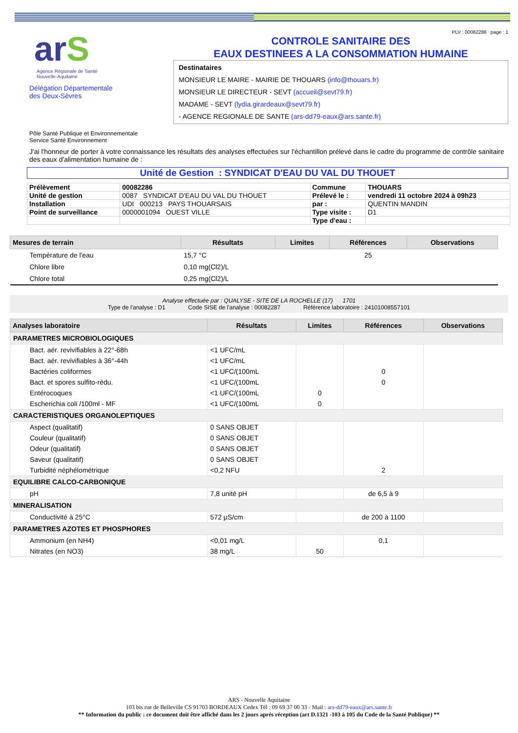arS
Agence Régionale de Santé
Nouvelle-Aquitaine
Délégation Départementale
des Deux-Sèvres
PLV : 00082286 page : 1
CONTROLE SANITAIRE DES
EAUX DESTINEES A LA CONSOMMATION HUMAINE
Destinataires
MONSIEUR LE MAIRE - MAIRIE DE THOUARS (info@thouars.fr)
MONSIEUR LE DIRECTEUR - SEVT (accueil@sevt79.fr)
MADAME - SEVT (lydia.girardeaux@sevt79.fr)
- AGENCE REGIONALE DE SANTE (ars-dd79-eaux@ars.sante.fr)
Pôle Santé Publique et Environnementale
Service Santé Environnement
J'ai l'honneur de porter à votre connaissance les résultats des analyses effectuées sur l'échantillon prélevé dans le cadre du programme de contrôle sanitaire des eaux d'alimentation humaine de :
Unité de Gestion : SYNDICAT D'EAU DU VAL DU THOUET
| Prélèvement | 00082286 | Commune | THOUARS |
| Unité de gestion | 0087 SYNDICAT D'EAU DU VAL DU THOUET | Prélevé le : | vendredi 11 octobre 2024 à 09h23 |
| Installation | UDI 000213 PAYS THOUARSAIS | par : | QUENTIN MANDIN |
| Point de surveillance | 0000001094 OUEST VILLE | Type visite : | D1 |
| | | Type d'eau : | |
| Mesures de terrain | Résultats | Limites | Références | Observations |
| --- | --- | --- | --- | --- |
| Température de l'eau | 15,7 °C | | 25 | |
| Chlore libre | 0,10 mg(Cl2)/L | | | |
| Chlore total | 0,25 mg(Cl2)/L | | | |
Analyse effectuée par : QUALYSE - SITE DE LA ROCHELLE (17) 1701
Type de l'analyse : D1 Code SISE de l'analyse : 00082287 Référence laboratoire : 24101008557101
| Analyses laboratoire | Résultats | Limites | Références | Observations |
| --- | --- | --- | --- | --- |
| PARAMETRES MICROBIOLOGIQUES | | | | |
| Bact. aér. revivifiables à 22°-68h | <1 UFC/mL | | | |
| Bact. aér. revivifiables à 36°-44h | <1 UFC/mL | | | |
| Bactéries coliformes | <1 UFC/(100mL | | 0 | |
| Bact. et spores sulfito-rédu. | <1 UFC/(100mL | | 0 | |
| Entérocoques | <1 UFC/(100mL | 0 | | |
| Escherichia coli /100ml - MF | <1 UFC/(100mL | 0 | | |
| CARACTERISTIQUES ORGANOLEPTIQUES | | | | |
| Aspect (qualitatif) | 0 SANS OBJET | | | |
| Couleur (qualitatif) | 0 SANS OBJET | | | |
| Odeur (qualitatif) | 0 SANS OBJET | | | |
| Saveur (qualitatif) | 0 SANS OBJET | | | |
| Turbidité néphélométrique | <0,2 NFU | | 2 | |
| EQUILIBRE CALCO-CARBONIQUE | | | | |
| pH | 7,8 unité pH | | de 6,5 à 9 | |
| MINERALISATION | | | | |
| Conductivité à 25°C | 572 µS/cm | | de 200 à 1100 | |
| PARAMETRES AZOTES ET PHOSPHORES | | | | |
| Ammonium (en NH4) | <0,01 mg/L | | 0,1 | |
| Nitrates (en NO3) | 38 mg/L | 50 | | |
ARS - Nouvelle Aquitaine
103 bis rue de Belleville CS 91703 BORDEAUX Cedex Tél : 09 69 37 00 33 - Mail : ars-dd79-eaux@ars.sante.fr
** Information du public : ce document doit être affiché dans les 2 jours aprés réception (art D.1321 -103 à 105 du Code de la Santé Publique) **